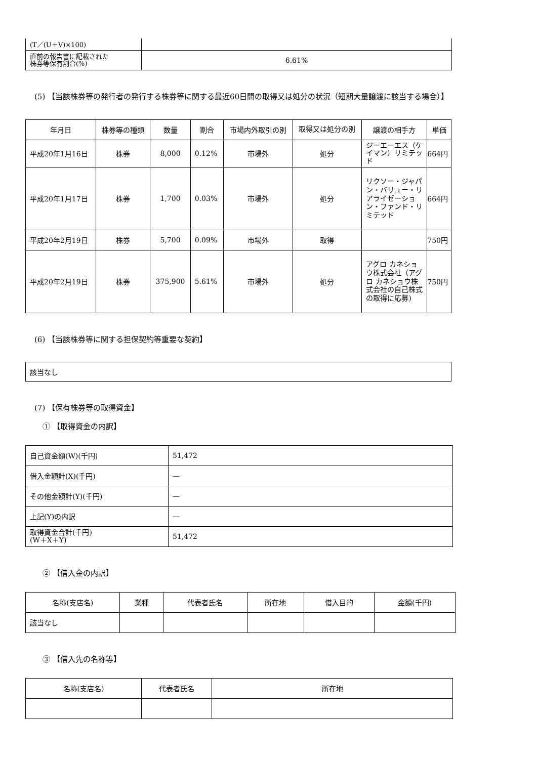| (T／(U＋V)×100) | |
| 直前の報告書に記載された 株券等保有割合(%) | 6.61% |
(5) 【当該株券等の発行者の発行する株券等に関する最近60日間の取得又は処分の状況（短期大量譲渡に該当する場合）】
| 年月日 | 株券等の種類 | 数量 | 割合 | 市場内外取引の別 | 取得又は処分の別 | 譲渡の相手方 | 単価 |
| --- | --- | --- | --- | --- | --- | --- | --- |
| 平成20年1月16日 | 株券 | 8,000 | 0.12% | 市場外 | 処分 | ジーエーエス（ケイマン）リミテッド | 664円 |
| 平成20年1月17日 | 株券 | 1,700 | 0.03% | 市場外 | 処分 | リクソー・ジャパン・バリュー・リアライゼーション・ファンド・リミテッド | 664円 |
| 平成20年2月19日 | 株券 | 5,700 | 0.09% | 市場外 | 取得 | | 750円 |
| 平成20年2月19日 | 株券 | 375,900 | 5.61% | 市場外 | 処分 | アグロ カネショウ株式会社（アグロ カネショウ株式会社の自己株式の取得に応募) | 750円 |
(6) 【当該株券等に関する担保契約等重要な契約】
| 該当なし |
(7) 【保有株券等の取得資金】
① 【取得資金の内訳】
| 自己資金額(W)(千円) | 51,472 |
| 借入金額計(X)(千円) | — |
| その他金額計(Y)(千円) | — |
| 上記(Y)の内訳 | — |
| 取得資金合計(千円) (W＋X＋Y) | 51,472 |
② 【借入金の内訳】
| 名称(支店名) | 業種 | 代表者氏名 | 所在地 | 借入目的 | 金額(千円) |
| --- | --- | --- | --- | --- | --- |
| 該当なし | | | | | |
③ 【借入先の名称等】
| 名称(支店名) | 代表者氏名 | 所在地 |
| --- | --- | --- |